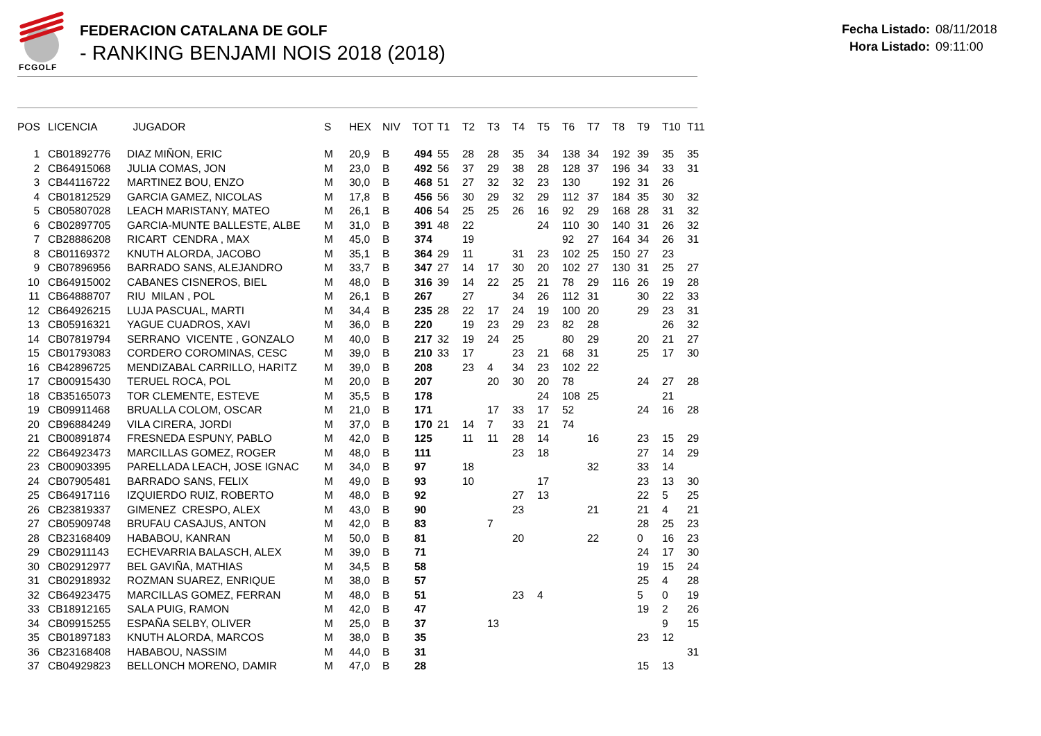FCGOLF
FEDERACION CATALANA DE GOLF
- RANKING BENJAMI NOIS 2018 (2018)
Fecha Listado: 08/11/2018
Hora Listado: 09:11:00
| POS | LICENCIA | JUGADOR | S | HEX | NIV | TOT | T1 | T2 | T3 | T4 | T5 | T6 | T7 | T8 | T9 | T10 | T11 |
| --- | --- | --- | --- | --- | --- | --- | --- | --- | --- | --- | --- | --- | --- | --- | --- | --- | --- |
| 1 | CB01892776 | DIAZ MIÑON, ERIC | M | 20,9 | B | 494 | 55 | 28 | 28 | 35 | 34 | 138 | 34 | 192 | 39 | 35 | 35 |
| 2 | CB64915068 | JULIA COMAS, JON | M | 23,0 | B | 492 | 56 | 37 | 29 | 38 | 28 | 128 | 37 | 196 | 34 | 33 | 31 |
| 3 | CB44116722 | MARTINEZ BOU, ENZO | M | 30,0 | B | 468 | 51 | 27 | 32 | 32 | 23 | 130 | | 192 | 31 | 26 | |
| 4 | CB01812529 | GARCIA GAMEZ, NICOLAS | M | 17,8 | B | 456 | 56 | 30 | 29 | 32 | 29 | 112 | 37 | 184 | 35 | 30 | 32 |
| 5 | CB05807028 | LEACH MARISTANY, MATEO | M | 26,1 | B | 406 | 54 | 25 | 25 | 26 | 16 | 92 | 29 | 168 | 28 | 31 | 32 |
| 6 | CB02897705 | GARCIA-MUNTE BALLESTE, ALBE | M | 31,0 | B | 391 | 48 | 22 | | | 24 | 110 | 30 | 140 | 31 | 26 | 32 |
| 7 | CB28886208 | RICART CENDRA , MAX | M | 45,0 | B | 374 | | 19 | | | | 92 | 27 | 164 | 34 | 26 | 31 |
| 8 | CB01169372 | KNUTH ALORDA, JACOBO | M | 35,1 | B | 364 | 29 | 11 | | 31 | 23 | 102 | 25 | 150 | 27 | 23 | |
| 9 | CB07896956 | BARRADO SANS, ALEJANDRO | M | 33,7 | B | 347 | 27 | 14 | 17 | 30 | 20 | 102 | 27 | 130 | 31 | 25 | 27 |
| 10 | CB64915002 | CABANES CISNEROS, BIEL | M | 48,0 | B | 316 | 39 | 14 | 22 | 25 | 21 | 78 | 29 | 116 | 26 | 19 | 28 |
| 11 | CB64888707 | RIU MILAN , POL | M | 26,1 | B | 267 | | 27 | | 34 | 26 | 112 | 31 | | 30 | 22 | 33 |
| 12 | CB64926215 | LUJA PASCUAL, MARTI | M | 34,4 | B | 235 | 28 | 22 | 17 | 24 | 19 | 100 | 20 | | 29 | 23 | 31 |
| 13 | CB05916321 | YAGUE CUADROS, XAVI | M | 36,0 | B | 220 | | 19 | 23 | 29 | 23 | 82 | 28 | | | 26 | 32 |
| 14 | CB07819794 | SERRANO VICENTE , GONZALO | M | 40,0 | B | 217 | 32 | 19 | 24 | 25 | | 80 | 29 | | 20 | 21 | 27 |
| 15 | CB01793083 | CORDERO COROMINAS, CESC | M | 39,0 | B | 210 | 33 | 17 | | 23 | 21 | 68 | 31 | | 25 | 17 | 30 |
| 16 | CB42896725 | MENDIZABAL CARRILLO, HARITZ | M | 39,0 | B | 208 | | 23 | 4 | 34 | 23 | 102 | 22 | | | | |
| 17 | CB00915430 | TERUEL ROCA, POL | M | 20,0 | B | 207 | | | 20 | 30 | 20 | 78 | | | 24 | 27 | 28 |
| 18 | CB35165073 | TOR CLEMENTE, ESTEVE | M | 35,5 | B | 178 | | | | | 24 | 108 | 25 | | | 21 | |
| 19 | CB09911468 | BRUALLA COLOM, OSCAR | M | 21,0 | B | 171 | | | 17 | 33 | 17 | 52 | | | 24 | 16 | 28 |
| 20 | CB96884249 | VILA CIRERA, JORDI | M | 37,0 | B | 170 | 21 | 14 | 7 | 33 | 21 | 74 | | | | | |
| 21 | CB00891874 | FRESNEDA ESPUNY, PABLO | M | 42,0 | B | 125 | | 11 | 11 | 28 | 14 | | 16 | | 23 | 15 | 29 |
| 22 | CB64923473 | MARCILLAS GOMEZ, ROGER | M | 48,0 | B | 111 | | | | 23 | 18 | | | | 27 | 14 | 29 |
| 23 | CB00903395 | PARELLADA LEACH, JOSE IGNAC | M | 34,0 | B | 97 | | 18 | | | | | 32 | | 33 | 14 | |
| 24 | CB07905481 | BARRADO SANS, FELIX | M | 49,0 | B | 93 | | 10 | | | 17 | | | | 23 | 13 | 30 |
| 25 | CB64917116 | IZQUIERDO RUIZ, ROBERTO | M | 48,0 | B | 92 | | | | 27 | 13 | | | | 22 | 5 | 25 |
| 26 | CB23819337 | GIMENEZ CRESPO, ALEX | M | 43,0 | B | 90 | | | | 23 | | | 21 | | 21 | 4 | 21 |
| 27 | CB05909748 | BRUFAU CASAJUS, ANTON | M | 42,0 | B | 83 | | | 7 | | | | | | 28 | 25 | 23 |
| 28 | CB23168409 | HABABOU, KANRAN | M | 50,0 | B | 81 | | | | 20 | | | 22 | | 0 | 16 | 23 |
| 29 | CB02911143 | ECHEVARRIA BALASCH, ALEX | M | 39,0 | B | 71 | | | | | | | | | 24 | 17 | 30 |
| 30 | CB02912977 | BEL GAVIÑA, MATHIAS | M | 34,5 | B | 58 | | | | | | | | | 19 | 15 | 24 |
| 31 | CB02918932 | ROZMAN SUAREZ, ENRIQUE | M | 38,0 | B | 57 | | | | | | | | | 25 | 4 | 28 |
| 32 | CB64923475 | MARCILLAS GOMEZ, FERRAN | M | 48,0 | B | 51 | | | | 23 | 4 | | | | 5 | 0 | 19 |
| 33 | CB18912165 | SALA PUIG, RAMON | M | 42,0 | B | 47 | | | | | | | | | 19 | 2 | 26 |
| 34 | CB09915255 | ESPAÑA SELBY, OLIVER | M | 25,0 | B | 37 | | | 13 | | | | | | | 9 | 15 |
| 35 | CB01897183 | KNUTH ALORDA, MARCOS | M | 38,0 | B | 35 | | | | | | | | | 23 | 12 | |
| 36 | CB23168408 | HABABOU, NASSIM | M | 44,0 | B | 31 | | | | | | | | | | | 31 |
| 37 | CB04929823 | BELLONCH MORENO, DAMIR | M | 47,0 | B | 28 | | | | | | | | | 15 | 13 | |